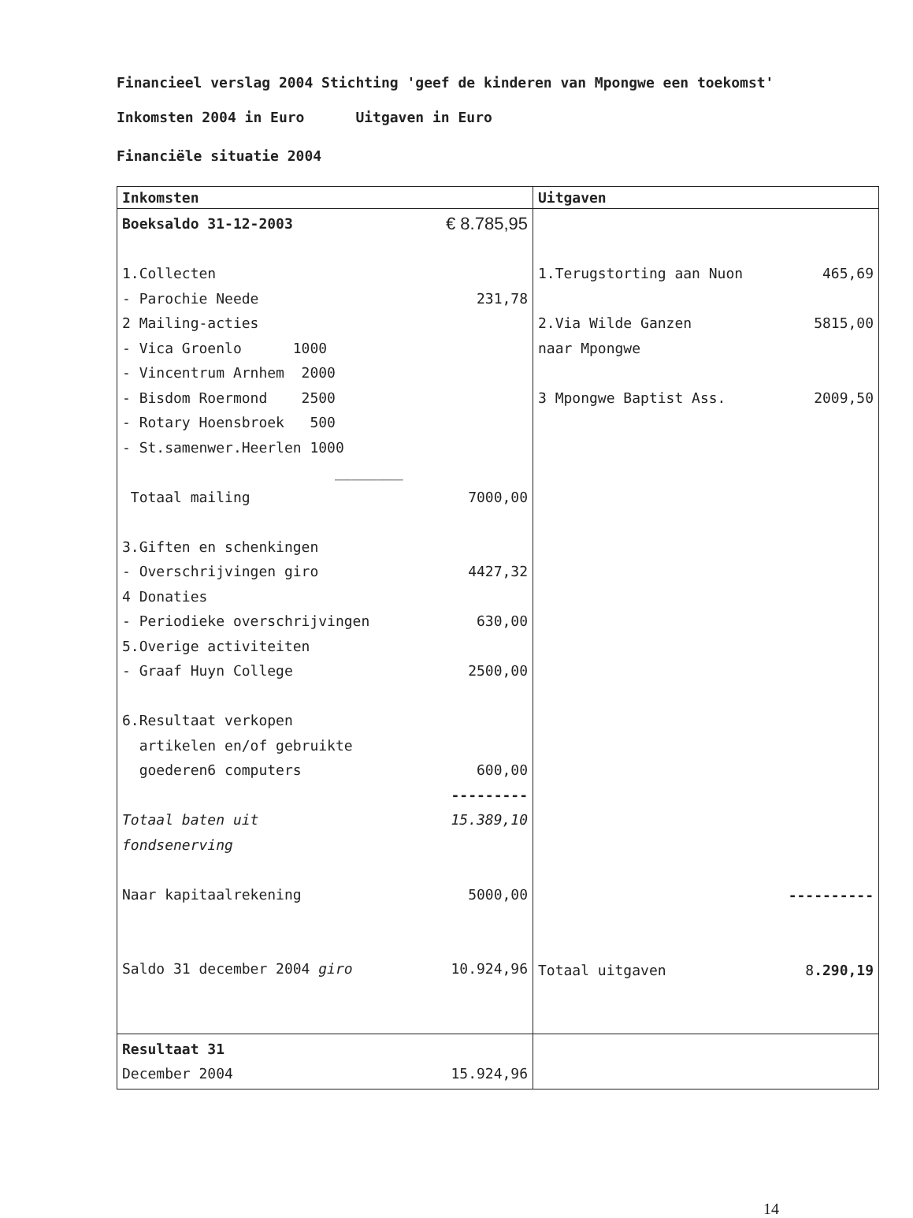Financieel verslag 2004 Stichting 'geef de kinderen van Mpongwe een toekomst'
Inkomsten 2004 in Euro Uitgaven in Euro
Financiële situatie 2004
| Inkomsten | Uitgaven |
| --- | --- |
| Boeksaldo 31-12-2003 € 8.785,95 1.Collecten - Parochie Neede 231,78 2 Mailing-acties - Vica Groenlo 1000 - Vincentrum Arnhem 2000 - Bisdom Roermond 2500 - Rotary Hoensbroek 500 - St.samenwer.Heerlen 1000 ________ Totaal mailing 7000,00 3.Giften en schenkingen - Overschrijvingen giro 4427,32 4 Donaties - Periodieke overschrijvingen 630,00 5.Overige activiteiten - Graaf Huyn College 2500,00 6.Resultaat verkopen artikelen en/of gebruikte goederen6 computers 600,00 --------- Totaal baten uit 15.389,10 fondsenerving Naar kapitaalrekening 5000,00 Saldo 31 december 2004 giro 10.924,96 | 1.Terugstorting aan Nuon 465,69 2.Via Wilde Ganzen 5815,00 naar Mpongwe 3 Mpongwe Baptist Ass. 2009,50 ---------- Totaal uitgaven 8 .290,19 |
| Resultaat 31 December 2004 15.924,96 | |
14